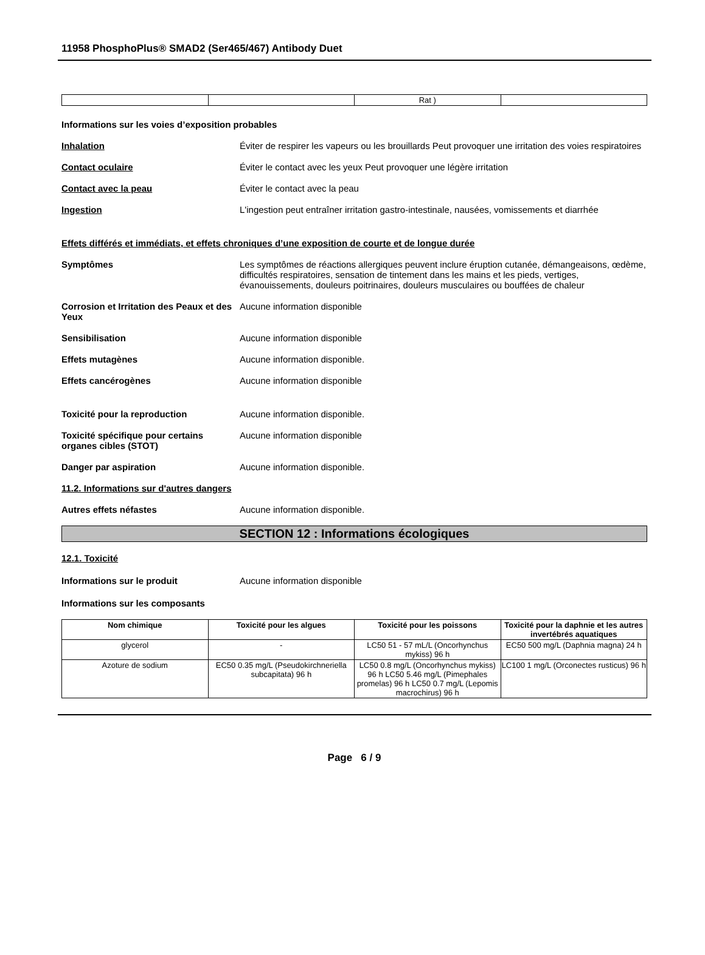11958 PhosphoPlus® SMAD2 (Ser465/467) Antibody Duet
| | | Rat ) | |
Informations sur les voies d’exposition probables
Inhalation Éviter de respirer les vapeurs ou les brouillards Peut provoquer une irritation des voies respiratoires
Contact oculaire Éviter le contact avec les yeux Peut provoquer une légère irritation
Contact avec la peau Éviter le contact avec la peau
Ingestion L'ingestion peut entraîner irritation gastro-intestinale, nausées, vomissements et diarrhée
Effets différés et immédiats, et effets chroniques d’une exposition de courte et de longue durée
Symptômes Les symptômes de réactions allergiques peuvent inclure éruption cutanée, démangeaisons, œdème, difficultés respiratoires, sensation de tintement dans les mains et les pieds, vertiges, évanouissements, douleurs poitrinaires, douleurs musculaires ou bouffées de chaleur
Corrosion et Irritation des Peaux et des Yeux
Aucune information disponible
Sensibilisation Aucune information disponible
Effets mutagènes Aucune information disponible.
Effets cancérogènes Aucune information disponible
Toxicité pour la reproduction Aucune information disponible.
Toxicité spécifique pour certains organes cibles (STOT)
Aucune information disponible
Danger par aspiration Aucune information disponible.
11.2. Informations sur d'autres dangers
Autres effets néfastes Aucune information disponible.
SECTION 12 : Informations écologiques
12.1. Toxicité
Informations sur le produit Aucune information disponible
Informations sur les composants
| Nom chimique | Toxicité pour les algues | Toxicité pour les poissons | Toxicité pour la daphnie et les autres invertébrés aquatiques |
| --- | --- | --- | --- |
| glycerol | - | LC50 51 - 57 mL/L (Oncorhynchus mykiss) 96 h | EC50 500 mg/L (Daphnia magna) 24 h |
| Azoture de sodium | EC50 0.35 mg/L (Pseudokirchneriella subcapitata) 96 h | LC50 0.8 mg/L (Oncorhynchus mykiss) 96 h LC50 5.46 mg/L (Pimephales promelas) 96 h LC50 0.7 mg/L (Lepomis macrochirus) 96 h | LC100 1 mg/L (Orconectes rusticus) 96 h |
Page 6 / 9